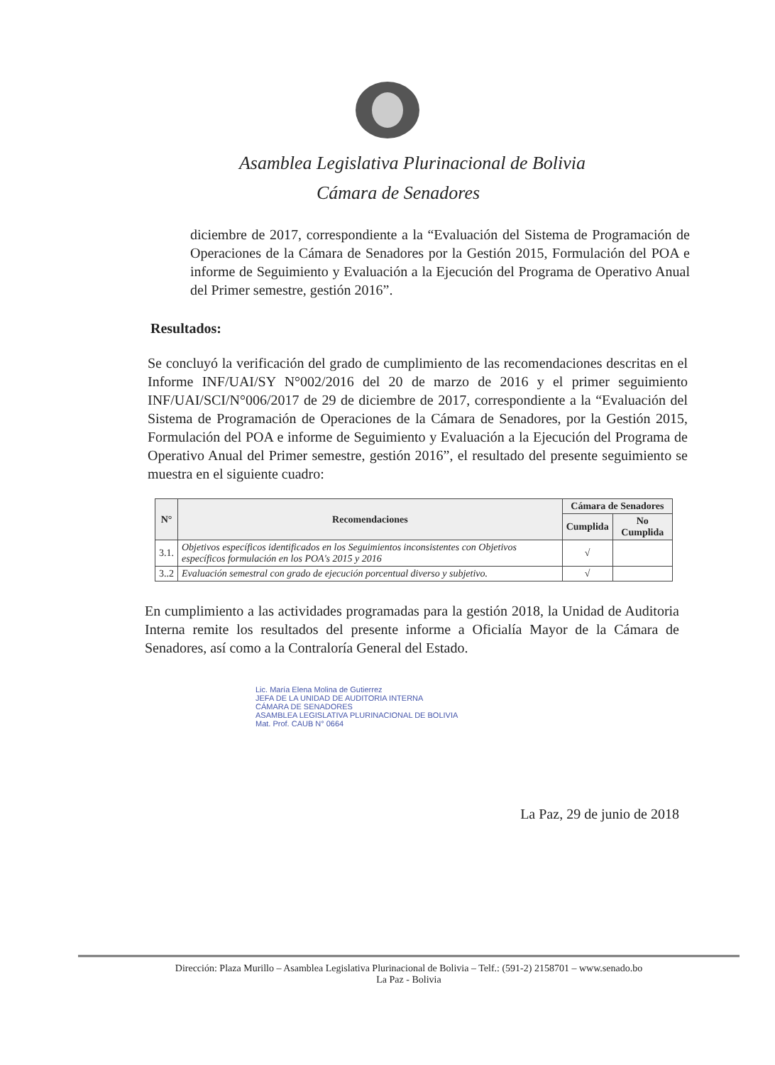Asamblea Legislativa Plurinacional de Bolivia
Cámara de Senadores
diciembre de 2017, correspondiente a la “Evaluación del Sistema de Programación de Operaciones de la Cámara de Senadores por la Gestión 2015, Formulación del POA e informe de Seguimiento y Evaluación a la Ejecución del Programa de Operativo Anual del Primer semestre, gestión 2016”.
Resultados:
Se concluyó la verificación del grado de cumplimiento de las recomendaciones descritas en el Informe INF/UAI/SY N°002/2016 del 20 de marzo de 2016 y el primer seguimiento INF/UAI/SCI/N°006/2017 de 29 de diciembre de 2017, correspondiente a la “Evaluación del Sistema de Programación de Operaciones de la Cámara de Senadores, por la Gestión 2015, Formulación del POA e informe de Seguimiento y Evaluación a la Ejecución del Programa de Operativo Anual del Primer semestre, gestión 2016”, el resultado del presente seguimiento se muestra en el siguiente cuadro:
| N° | Recomendaciones | Cámara de Senadores | |
| --- | --- | --- | --- |
| | | Cumplida | No Cumplida |
| 3.1. | Objetivos específicos identificados en los Seguimientos inconsistentes con Objetivos específicos formulación en los POA's 2015 y 2016 | √ | |
| 3..2 | Evaluación semestral con grado de ejecución porcentual diverso y subjetivo. | √ | |
En cumplimiento a las actividades programadas para la gestión 2018, la Unidad de Auditoria Interna remite los resultados del presente informe a Oficialía Mayor de la Cámara de Senadores, así como a la Contraloría General del Estado.
Lic. María Elena Molina de Gutierrez
JEFA DE LA UNIDAD DE AUDITORIA INTERNA
CÁMARA DE SENADORES
ASAMBLEA LEGISLATIVA PLURINACIONAL DE BOLIVIA
Mat. Prof. CAUB N° 0664
La Paz, 29 de junio de 2018
Dirección: Plaza Murillo – Asamblea Legislativa Plurinacional de Bolivia – Telf.: (591-2) 2158701 – www.senado.bo
La Paz - Bolivia